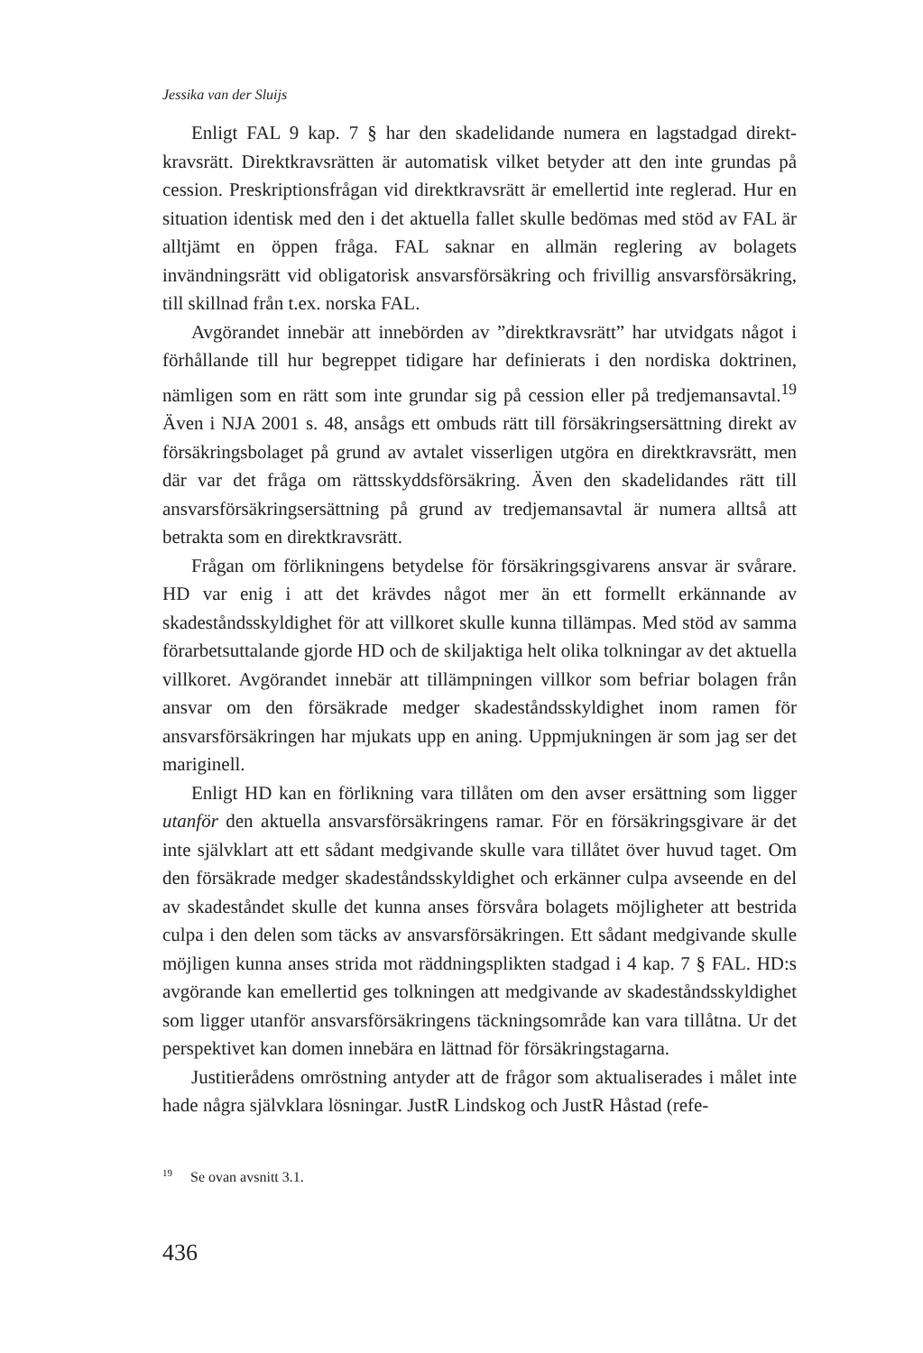Jessika van der Sluijs
Enligt FAL 9 kap. 7 § har den skadelidande numera en lagstadgad direkt­kravsrätt. Direktkravsrätten är automatisk vilket betyder att den inte grundas på cession. Preskriptionsfrågan vid direktkravsrätt är emellertid inte reglerad. Hur en situation identisk med den i det aktuella fallet skulle bedömas med stöd av FAL är alltjämt en öppen fråga. FAL saknar en allmän reglering av bolagets invändningsrätt vid obligatorisk ansvarsförsäkring och frivillig an­svarsförsäkring, till skillnad från t.ex. norska FAL.
Avgörandet innebär att innebörden av ”direktkravsrätt” har utvidgats nå­got i förhållande till hur begreppet tidigare har definierats i den nordiska doktrinen, nämligen som en rätt som inte grundar sig på cession eller på tred­jemansavtal.<sup>19</sup> Även i NJA 2001 s. 48, ansågs ett ombuds rätt till försäkrings­ersättning direkt av försäkringsbolaget på grund av avtalet visserligen utgöra en direktkravsrätt, men där var det fråga om rättsskyddsförsäkring. Även den skadelidandes rätt till ansvarsförsäkringsersättning på grund av tredjemans­avtal är numera alltså att betrakta som en direktkravsrätt.
Frågan om förlikningens betydelse för försäkringsgivarens ansvar är svå­rare. HD var enig i att det krävdes något mer än ett formellt erkännande av skadeståndsskyldighet för att villkoret skulle kunna tillämpas. Med stöd av samma förarbetsuttalande gjorde HD och de skiljaktiga helt olika tolkningar av det aktuella villkoret. Avgörandet innebär att tillämpningen villkor som befriar bolagen från ansvar om den försäkrade medger skadeståndsskyldighet inom ramen för ansvarsförsäkringen har mjukats upp en aning. Uppmjuk­ningen är som jag ser det mariginell.
Enligt HD kan en förlikning vara tillåten om den avser ersättning som ligger utanför den aktuella ansvarsförsäkringens ramar. För en försäkrings­givare är det inte självklart att ett sådant medgivande skulle vara tillåtet över huvud taget. Om den försäkrade medger skadeståndsskyldighet och erkänner culpa avseende en del av skadeståndet skulle det kunna anses försvåra bola­gets möjligheter att bestrida culpa i den delen som täcks av ansvarsförsäk­ringen. Ett sådant medgivande skulle möjligen kunna anses strida mot rädd­ningsplikten stadgad i 4 kap. 7 § FAL. HD:s avgörande kan emellertid ges tolkningen att medgivande av skadeståndsskyldighet som ligger utanför an­svarsförsäkringens täckningsområde kan vara tillåtna. Ur det perspektivet kan domen innebära en lättnad för försäkringstagarna.
Justitierådens omröstning antyder att de frågor som aktualiserades i målet inte hade några självklara lösningar. JustR Lindskog och JustR Håstad (refe-
<sup>19</sup> Se ovan avsnitt 3.1.
436